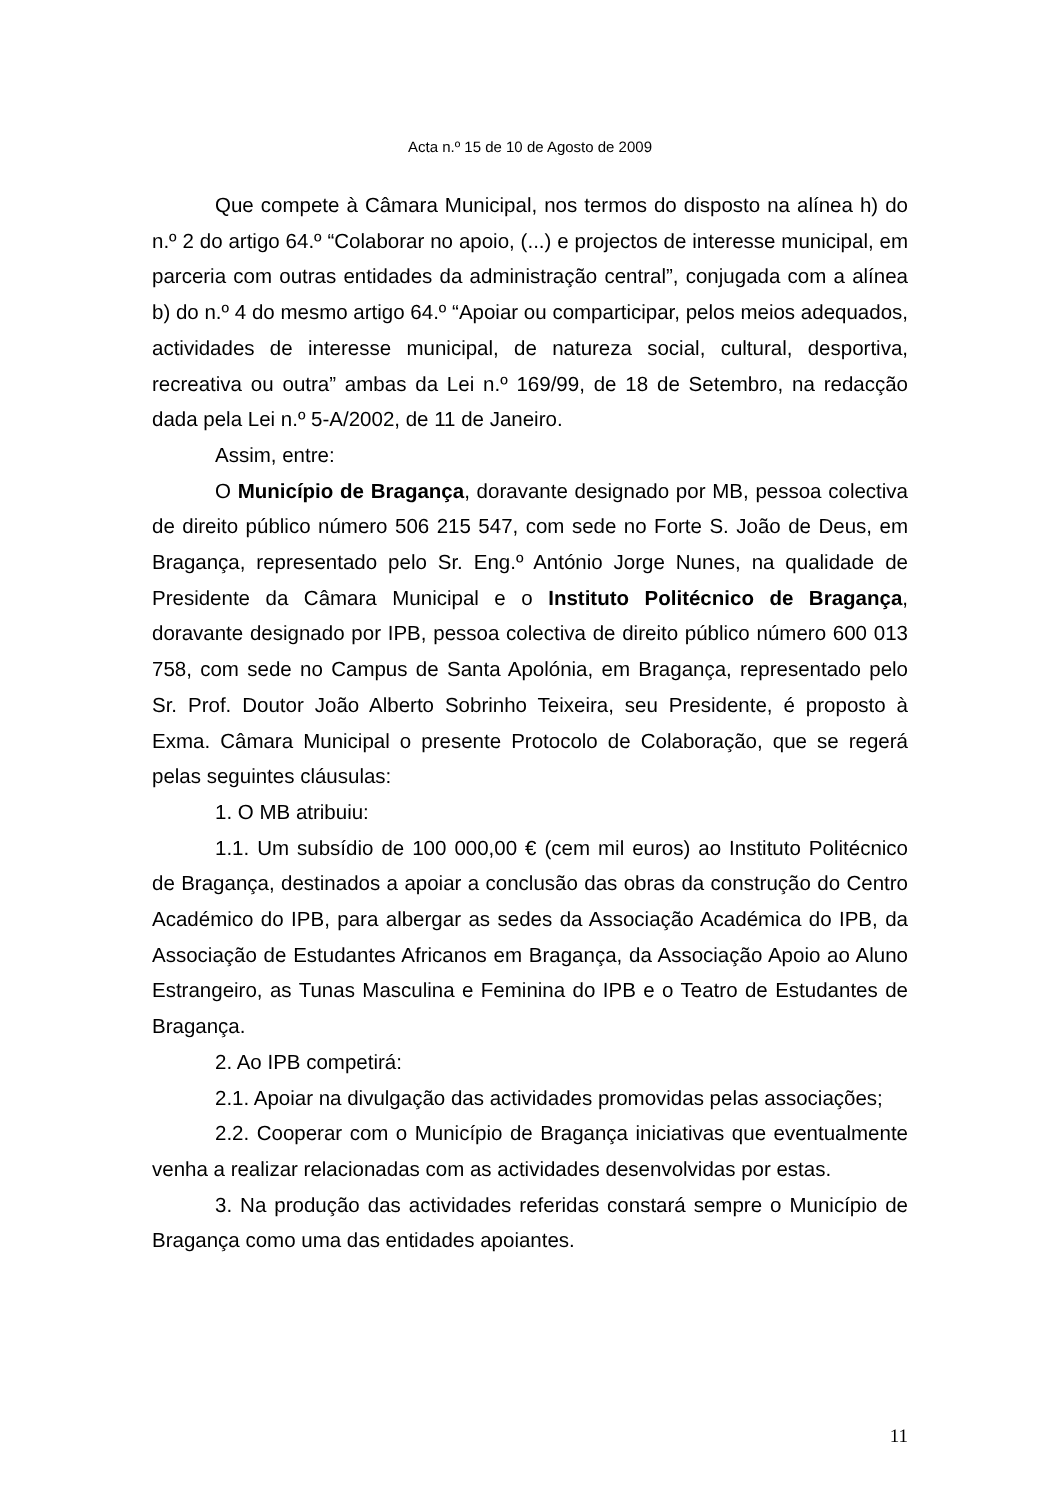Acta n.º 15 de 10 de Agosto de 2009
Que compete à Câmara Municipal, nos termos do disposto na alínea h) do n.º 2 do artigo 64.º “Colaborar no apoio, (...) e projectos de interesse municipal, em parceria com outras entidades da administração central”, conjugada com a alínea b) do n.º 4 do mesmo artigo 64.º “Apoiar ou comparticipar, pelos meios adequados, actividades de interesse municipal, de natureza social, cultural, desportiva, recreativa ou outra” ambas da Lei n.º 169/99, de 18 de Setembro, na redacção dada pela Lei n.º 5-A/2002, de 11 de Janeiro.
Assim, entre:
O Município de Bragança, doravante designado por MB, pessoa colectiva de direito público número 506 215 547, com sede no Forte S. João de Deus, em Bragança, representado pelo Sr. Eng.º António Jorge Nunes, na qualidade de Presidente da Câmara Municipal e o Instituto Politécnico de Bragança, doravante designado por IPB, pessoa colectiva de direito público número 600 013 758, com sede no Campus de Santa Apolónia, em Bragança, representado pelo Sr. Prof. Doutor João Alberto Sobrinho Teixeira, seu Presidente, é proposto à Exma. Câmara Municipal o presente Protocolo de Colaboração, que se regerá pelas seguintes cláusulas:
1. O MB atribuiu:
1.1. Um subsídio de 100 000,00 € (cem mil euros) ao Instituto Politécnico de Bragança, destinados a apoiar a conclusão das obras da construção do Centro Académico do IPB, para albergar as sedes da Associação Académica do IPB, da Associação de Estudantes Africanos em Bragança, da Associação Apoio ao Aluno Estrangeiro, as Tunas Masculina e Feminina do IPB e o Teatro de Estudantes de Bragança.
2. Ao IPB competirá:
2.1. Apoiar na divulgação das actividades promovidas pelas associações;
2.2. Cooperar com o Município de Bragança iniciativas que eventualmente venha a realizar relacionadas com as actividades desenvolvidas por estas.
3. Na produção das actividades referidas constará sempre o Município de Bragança como uma das entidades apoiantes.
11